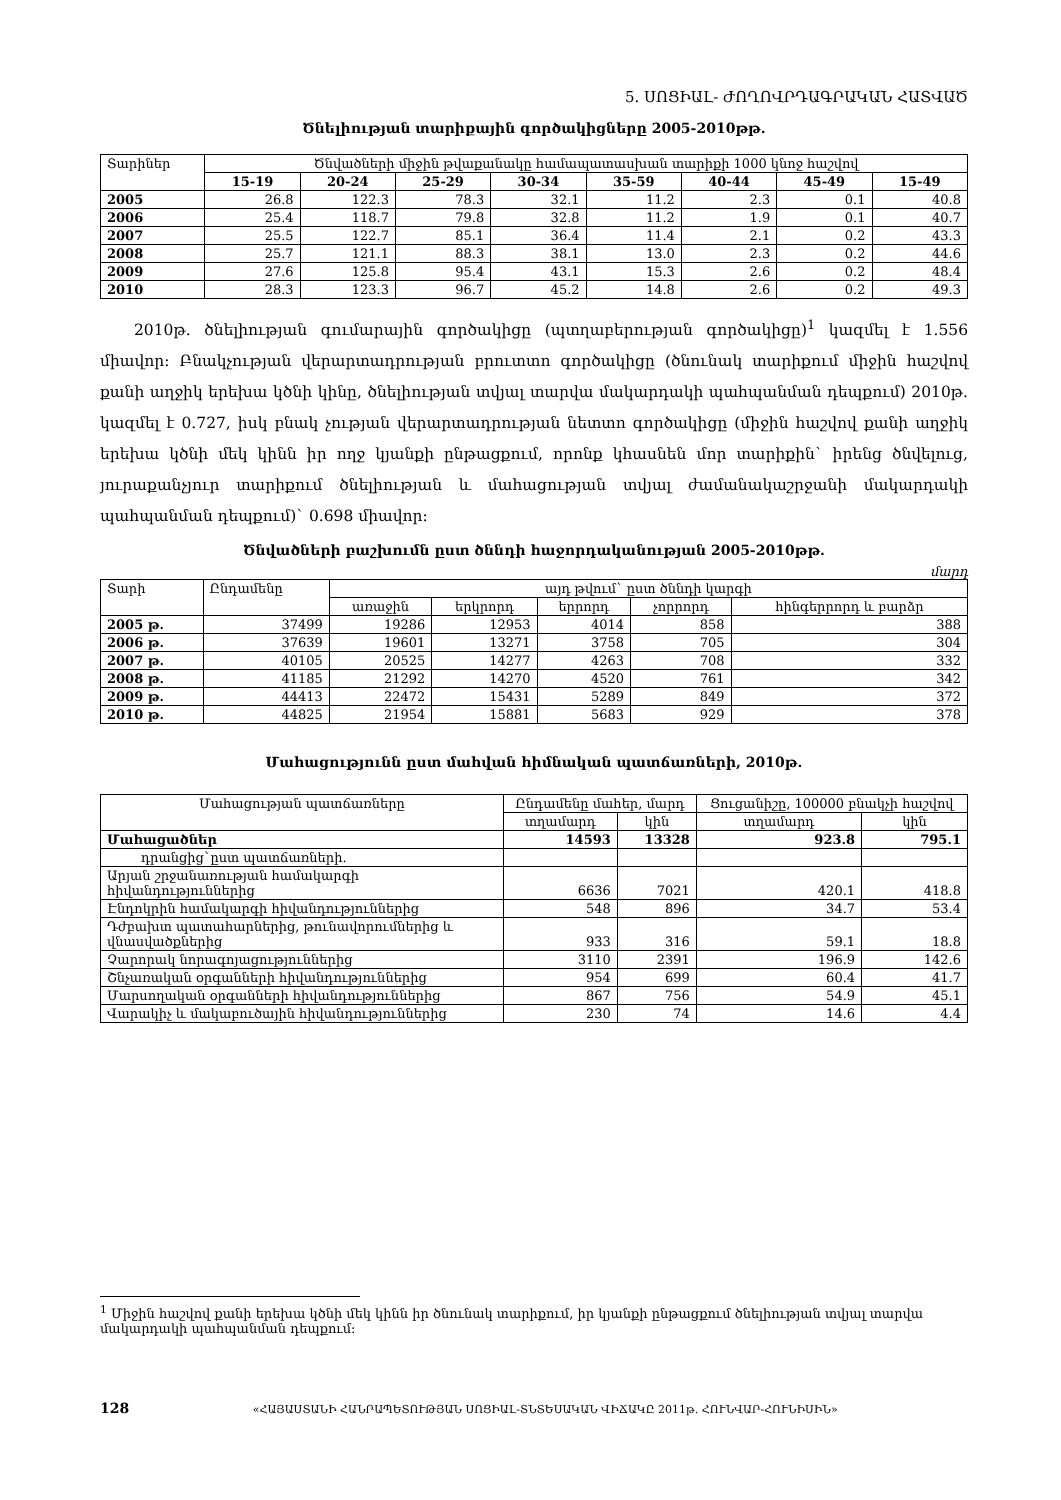5. ՍՈՑԻԱԼ- ԺՈՂՈՎՐԴԱԳՐԱԿԱՆ ՀԱՏՎԱԾ
Ծնելիության տարիքային գործակիցները 2005-2010թթ.
| Տարիներ | Ծնվածների միջին թվաքանակը համապատասխան տարիքի 1000 կնոջ հաշվով | | | | | | | |
| --- | --- | --- | --- | --- | --- | --- | --- | --- |
| | 15-19 | 20-24 | 25-29 | 30-34 | 35-59 | 40-44 | 45-49 | 15-49 |
| 2005 | 26.8 | 122.3 | 78.3 | 32.1 | 11.2 | 2.3 | 0.1 | 40.8 |
| 2006 | 25.4 | 118.7 | 79.8 | 32.8 | 11.2 | 1.9 | 0.1 | 40.7 |
| 2007 | 25.5 | 122.7 | 85.1 | 36.4 | 11.4 | 2.1 | 0.2 | 43.3 |
| 2008 | 25.7 | 121.1 | 88.3 | 38.1 | 13.0 | 2.3 | 0.2 | 44.6 |
| 2009 | 27.6 | 125.8 | 95.4 | 43.1 | 15.3 | 2.6 | 0.2 | 48.4 |
| 2010 | 28.3 | 123.3 | 96.7 | 45.2 | 14.8 | 2.6 | 0.2 | 49.3 |
2010թ. ծնելիության գումարային գործակիցը (պտղաբերության գործակիցը)<sup>1</sup> կազմել է 1.556 միավոր: Բնակչության վերարտադրության բրուտտո գործակիցը (ծնունակ տարիքում միջին հաշվով քանի աղջիկ երեխա կծնի կինը, ծնելիության տվյալ տարվա մակարդակի պահպանման դեպքում) 2010թ. կազմել է 0.727, իսկ բնակ չության վերարտադրության նետտո գործակիցը (միջին հաշվով քանի աղջիկ երեխա կծնի մեկ կինն իր ողջ կյանքի ընթացքում, որոնք կհասնեն մոր տարիքին` իրենց ծնվելուց, յուրաքանչյուր տարիքում ծնելիության և մահացության տվյալ ժամանակաշրջանի մակարդակի պահպանման դեպքում)` 0.698 միավոր:
Ծնվածների բաշխումն ըստ ծննդի հաջորդականության 2005-2010թթ.
մարդ
| Տարի | Ընդամենը | այդ թվում` ըստ ծննդի կարգի | | | | |
| --- | --- | --- | --- | --- | --- | --- |
| | | առաջին | երկրորդ | երրորդ | չորրորդ | հինգերրորդ և բարձր |
| 2005 թ. | 37499 | 19286 | 12953 | 4014 | 858 | 388 |
| 2006 թ. | 37639 | 19601 | 13271 | 3758 | 705 | 304 |
| 2007 թ. | 40105 | 20525 | 14277 | 4263 | 708 | 332 |
| 2008 թ. | 41185 | 21292 | 14270 | 4520 | 761 | 342 |
| 2009 թ. | 44413 | 22472 | 15431 | 5289 | 849 | 372 |
| 2010 թ. | 44825 | 21954 | 15881 | 5683 | 929 | 378 |
Մահացությունն ըստ մահվան հիմնական պատճառների, 2010թ.
| Մահացության պատճառները | Ընդամենը մահեր, մարդ | | Ցուցանիշը, 100000 բնակչի հաշվով | |
| --- | --- | --- | --- | --- |
| | տղամարդ | կին | տղամարդ | կին |
| Մահացածներ | 14593 | 13328 | 923.8 | 795.1 |
| դրանցից`ըստ պատճառների. | | | | |
| Արյան շրջանառության համակարգի հիվանդություններից | 6636 | 7021 | 420.1 | 418.8 |
| Էնդոկրին համակարգի հիվանդություններից | 548 | 896 | 34.7 | 53.4 |
| Դժբախտ պատահարներից, թունավորումներից և վնասվածքներից | 933 | 316 | 59.1 | 18.8 |
| Չարորակ նորագոյացություններից | 3110 | 2391 | 196.9 | 142.6 |
| Շնչառական օրգանների հիվանդություններից | 954 | 699 | 60.4 | 41.7 |
| Մարսողական օրգանների հիվանդություններից | 867 | 756 | 54.9 | 45.1 |
| Վարակիչ և մակաբուծային հիվանդություններից | 230 | 74 | 14.6 | 4.4 |
<sup>1</sup> Միջին հաշվով քանի երեխա կծնի մեկ կինն իր ծնունակ տարիքում, իր կյանքի ընթացքում ծնելիության տվյալ տարվա մակարդակի պահպանման դեպքում:
128 «ՀԱՅԱՍՏԱՆԻ ՀԱՆՐԱՊԵՏՈՒԹՅԱՆ ՍՈՑԻԱԼ-ՏՆՏԵՍԱԿԱՆ ՎԻՃԱԿԸ 2011թ. ՀՈՒՆՎԱՐ-ՀՈՒՆԻՍԻՆ»